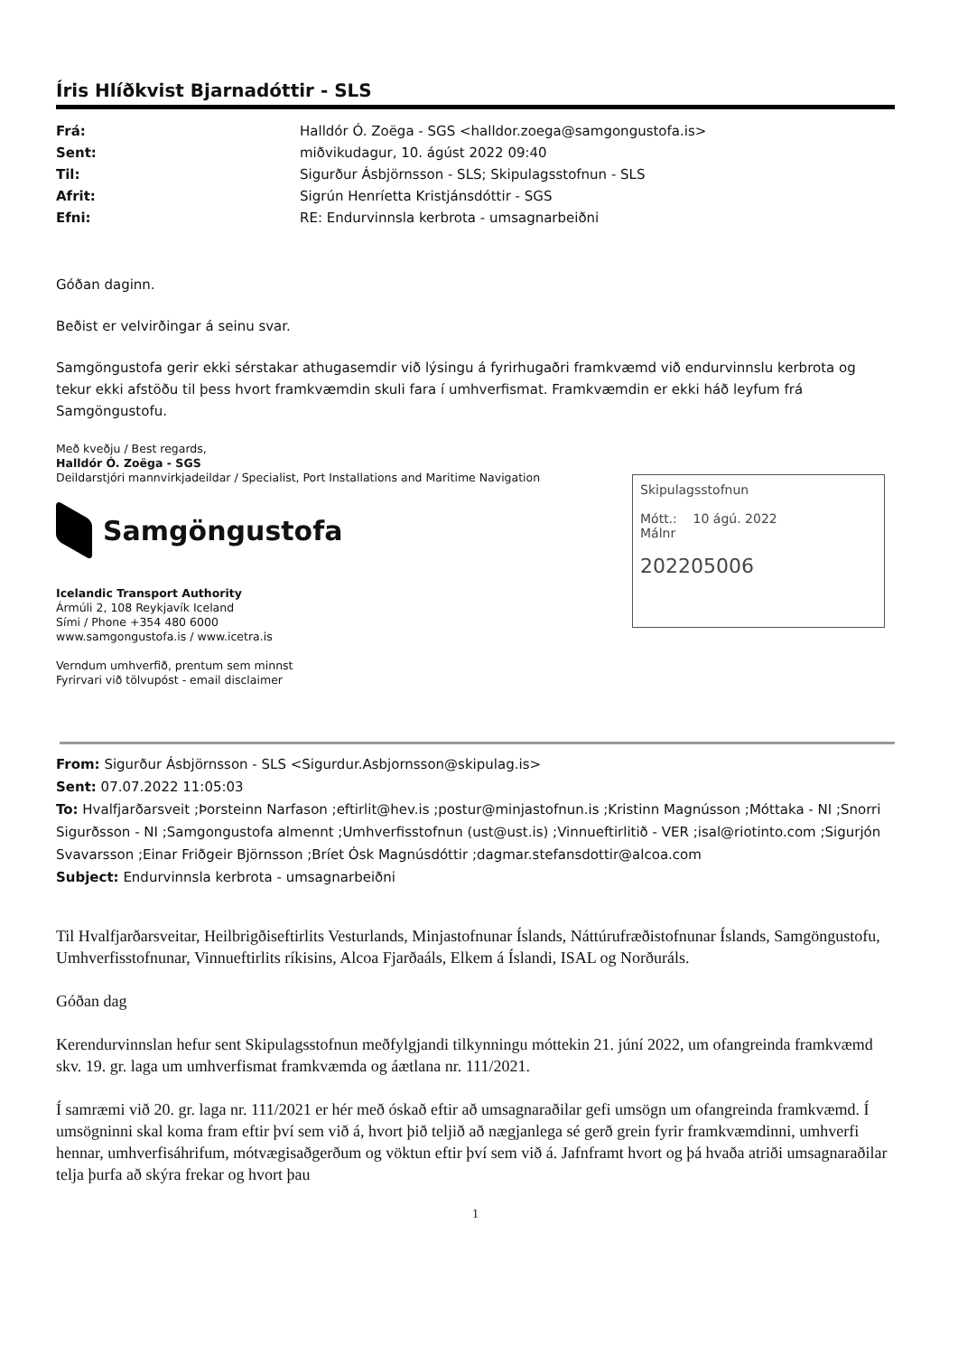Íris Hlíðkvist Bjarnadóttir - SLS
Frá: Halldór Ó. Zoëga - SGS <halldor.zoega@samgongustofa.is> Sent: miðvikudagur, 10. ágúst 2022 09:40 Til: Sigurður Ásbjörnsson - SLS; Skipulagsstofnun - SLS Afrit: Sigrún Henríetta Kristjánsdóttir - SGS Efni: RE: Endurvinnsla kerbrota - umsagnarbeiðni
Góðan daginn.
Beðist er velvirðingar á seinu svar.
Samgöngustofa gerir ekki sérstakar athugasemdir við lýsingu á fyrirhugaðri framkvæmd við endurvinnslu kerbrota og tekur ekki afstöðu til þess hvort framkvæmdin skuli fara í umhverfismat. Framkvæmdin er ekki háð leyfum frá Samgöngustofu.
Með kveðju / Best regards,
Halldór Ó. Zoëga - SGS
Deildarstjóri mannvirkjadeildar / Specialist, Port Installations and Maritime Navigation
Samgöngustofa
Icelandic Transport Authority
Ármúli 2, 108 Reykjavík Iceland
Sími / Phone +354 480 6000
www.samgongustofa.is / www.icetra.is
Verndum umhverfið, prentum sem minnst
Fyrirvari við tölvupóst - email disclaimer
Skipulagsstofnun
Mótt.: 10 ágú. 2022
Málnr
202205006
From: Sigurður Ásbjörnsson - SLS <Sigurdur.Asbjornsson@skipulag.is>
Sent: 07.07.2022 11:05:03
To: Hvalfjarðarsveit ;Þorsteinn Narfason ;eftirlit@hev.is ;postur@minjastofnun.is ;Kristinn Magnússon ;Móttaka - NI ;Snorri Sigurðsson - NI ;Samgongustofa almennt ;Umhverfisstofnun (ust@ust.is) ;Vinnueftirlitið - VER ;isal@riotinto.com ;Sigurjón Svavarsson ;Einar Friðgeir Björnsson ;Bríet Ósk Magnúsdóttir ;dagmar.stefansdottir@alcoa.com
Subject: Endurvinnsla kerbrota - umsagnarbeiðni
Til Hvalfjarðarsveitar, Heilbrigðiseftirlits Vesturlands, Minjastofnunar Íslands, Náttúrufræðistofnunar Íslands, Samgöngustofu, Umhverfisstofnunar, Vinnueftirlits ríkisins, Alcoa Fjarðaáls, Elkem á Íslandi, ISAL og Norðuráls.
Góðan dag
Kerendurvinnslan hefur sent Skipulagsstofnun meðfylgjandi tilkynningu móttekin 21. júní 2022, um ofangreinda framkvæmd skv. 19. gr. laga um umhverfismat framkvæmda og áætlana nr. 111/2021.
Í samræmi við 20. gr. laga nr. 111/2021 er hér með óskað eftir að umsagnaraðilar gefi umsögn um ofangreinda framkvæmd. Í umsögninni skal koma fram eftir því sem við á, hvort þið teljið að nægjanlega sé gerð grein fyrir framkvæmdinni, umhverfi hennar, umhverfisáhrifum, mótvægisaðgerðum og vöktun eftir því sem við á. Jafnframt hvort og þá hvaða atriði umsagnaraðilar telja þurfa að skýra frekar og hvort þau
1